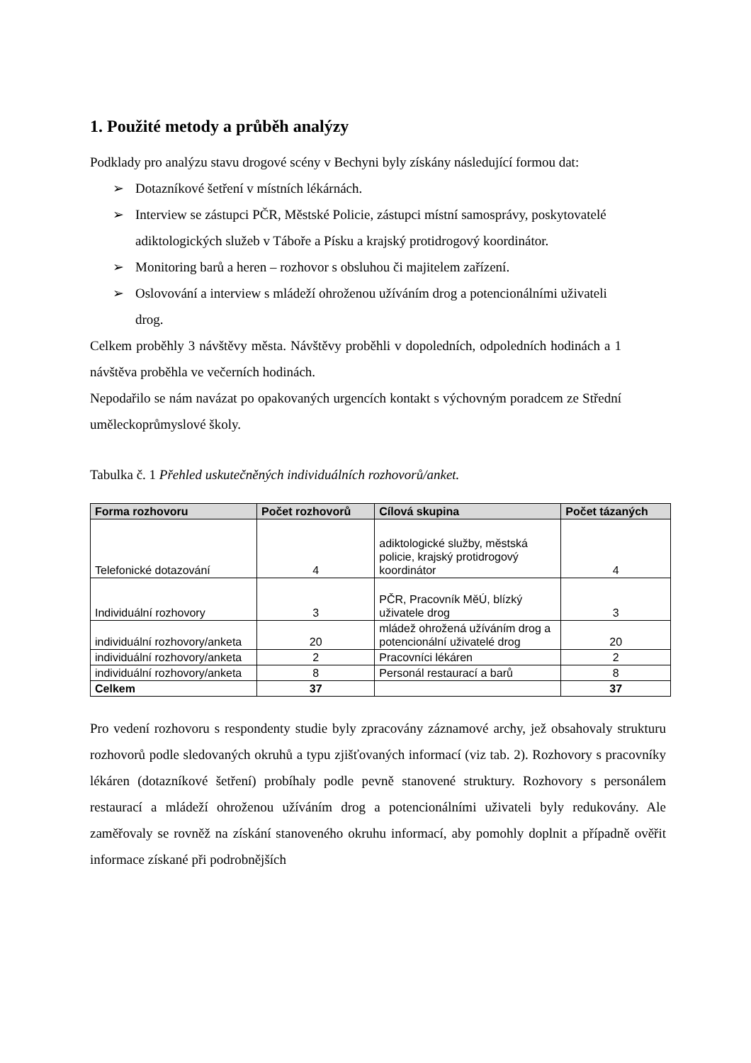1. Použité metody a průběh analýzy
Podklady pro analýzu stavu drogové scény v Bechyni byly získány následující formou dat:
➢ Dotazníkové šetření v místních lékárnách.
➢ Interview se zástupci PČR, Městské Policie, zástupci místní samosprávy, poskytovatelé adiktologických služeb v Táboře a Písku a krajský protidrogový koordinátor.
➢ Monitoring barů a heren – rozhovor s obsluhou či majitelem zařízení.
➢ Oslovování a interview s mládeží ohroženou užíváním drog a potencionálními uživateli drog.
Celkem proběhly 3 návštěvy města. Návštěvy proběhli v dopoledních, odpoledních hodinách a 1 návštěva proběhla ve večerních hodinách.
Nepodařilo se nám navázat po opakovaných urgencích kontakt s výchovným poradcem ze Střední uměleckoprůmyslové školy.
Tabulka č. 1 Přehled uskutečněných individuálních rozhovorů/anket.
| Forma rozhovoru | Počet rozhovorů | Cílová skupina | Počet tázaných |
| --- | --- | --- | --- |
| Telefonické dotazování | 4 | adiktologické služby, městská policie, krajský protidrogový koordinátor | 4 |
| Individuální rozhovory | 3 | PČR, Pracovník MěÚ, blízký uživatele drog | 3 |
| individuální rozhovory/anketa | 20 | mládež ohrožená užíváním drog a potencionální uživatelé drog | 20 |
| individuální rozhovory/anketa | 2 | Pracovníci lékáren | 2 |
| individuální rozhovory/anketa | 8 | Personál restaurací a barů | 8 |
| Celkem | 37 | | 37 |
Pro vedení rozhovoru s respondenty studie byly zpracovány záznamové archy, jež obsahovaly strukturu rozhovorů podle sledovaných okruhů a typu zjišťovaných informací (viz tab. 2). Rozhovory s pracovníky lékáren (dotazníkové šetření) probíhaly podle pevně stanovené struktury. Rozhovory s personálem restaurací a mládeží ohroženou užíváním drog a potencionálními uživateli byly redukovány. Ale zaměřovaly se rovněž na získání stanoveného okruhu informací, aby pomohly doplnit a případně ověřit informace získané při podrobnějších